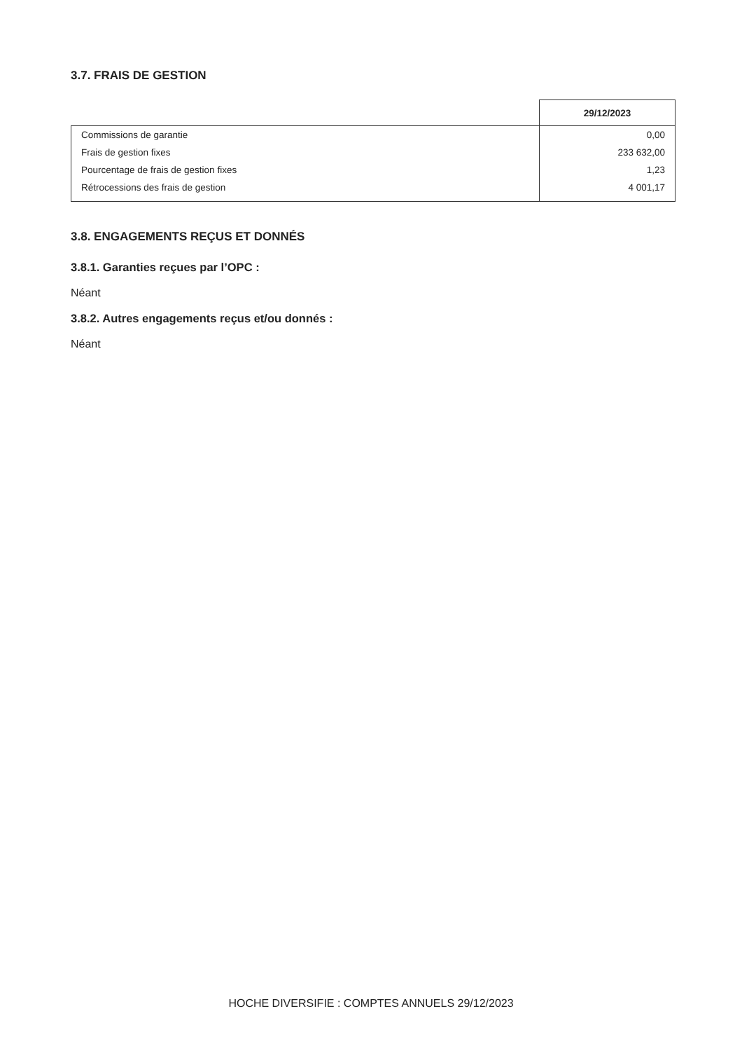3.7. FRAIS DE GESTION
| | 29/12/2023 |
| Commissions de garantie | 0,00 |
| Frais de gestion fixes | 233 632,00 |
| Pourcentage de frais de gestion fixes | 1,23 |
| Rétrocessions des frais de gestion | 4 001,17 |
3.8. ENGAGEMENTS REÇUS ET DONNÉS
3.8.1. Garanties reçues par l’OPC :
Néant
3.8.2. Autres engagements reçus et/ou donnés :
Néant
HOCHE DIVERSIFIE : COMPTES ANNUELS 29/12/2023